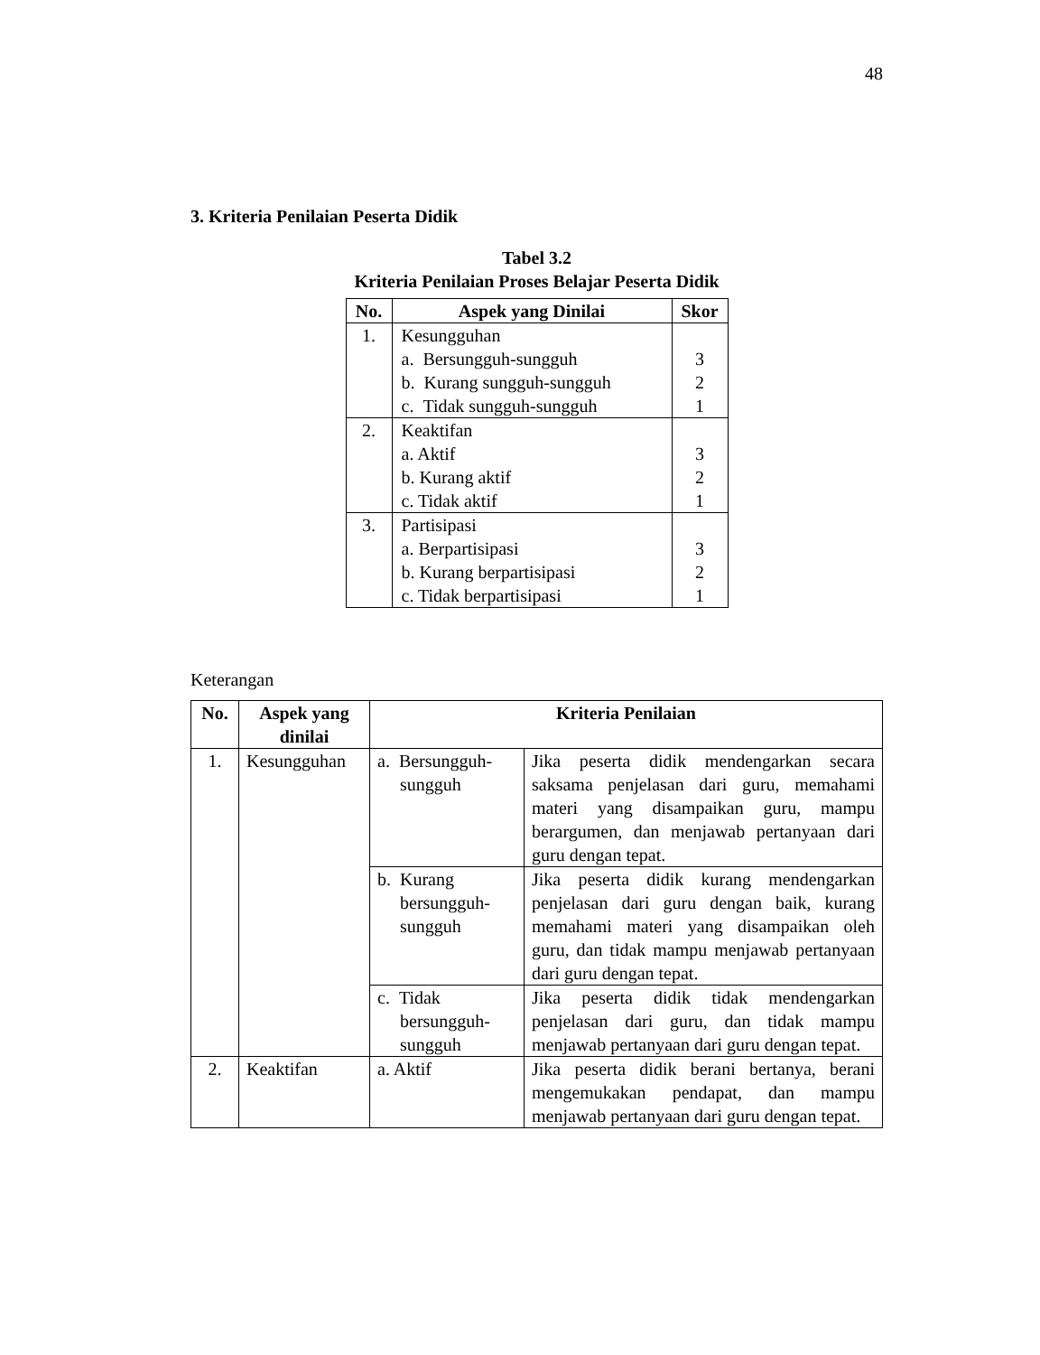48
3. Kriteria Penilaian Peserta Didik
Tabel 3.2
Kriteria Penilaian Proses Belajar Peserta Didik
| No. | Aspek yang Dinilai | Skor |
| --- | --- | --- |
| 1. | Kesungguhan a. Bersungguh-sungguh b. Kurang sungguh-sungguh c. Tidak sungguh-sungguh | 3 2 1 |
| 2. | Keaktifan a. Aktif b. Kurang aktif c. Tidak aktif | 3 2 1 |
| 3. | Partisipasi a. Berpartisipasi b. Kurang berpartisipasi c. Tidak berpartisipasi | 3 2 1 |
Keterangan
| No. | Aspek yang dinilai | Kriteria Penilaian | |
| --- | --- | --- | --- |
| 1. | Kesungguhan | a. Bersungguh- sungguh | Jika peserta didik mendengarkan secara saksama penjelasan dari guru, memahami materi yang disampaikan guru, mampu berargumen, dan menjawab pertanyaan dari guru dengan tepat. |
| | | b. Kurang bersungguh- sungguh | Jika peserta didik kurang mendengarkan penjelasan dari guru dengan baik, kurang memahami materi yang disampaikan oleh guru, dan tidak mampu menjawab pertanyaan dari guru dengan tepat. |
| | | c. Tidak bersungguh- sungguh | Jika peserta didik tidak mendengarkan penjelasan dari guru, dan tidak mampu menjawab pertanyaan dari guru dengan tepat. |
| 2. | Keaktifan | a. Aktif | Jika peserta didik berani bertanya, berani mengemukakan pendapat, dan mampu menjawab pertanyaan dari guru dengan tepat. |